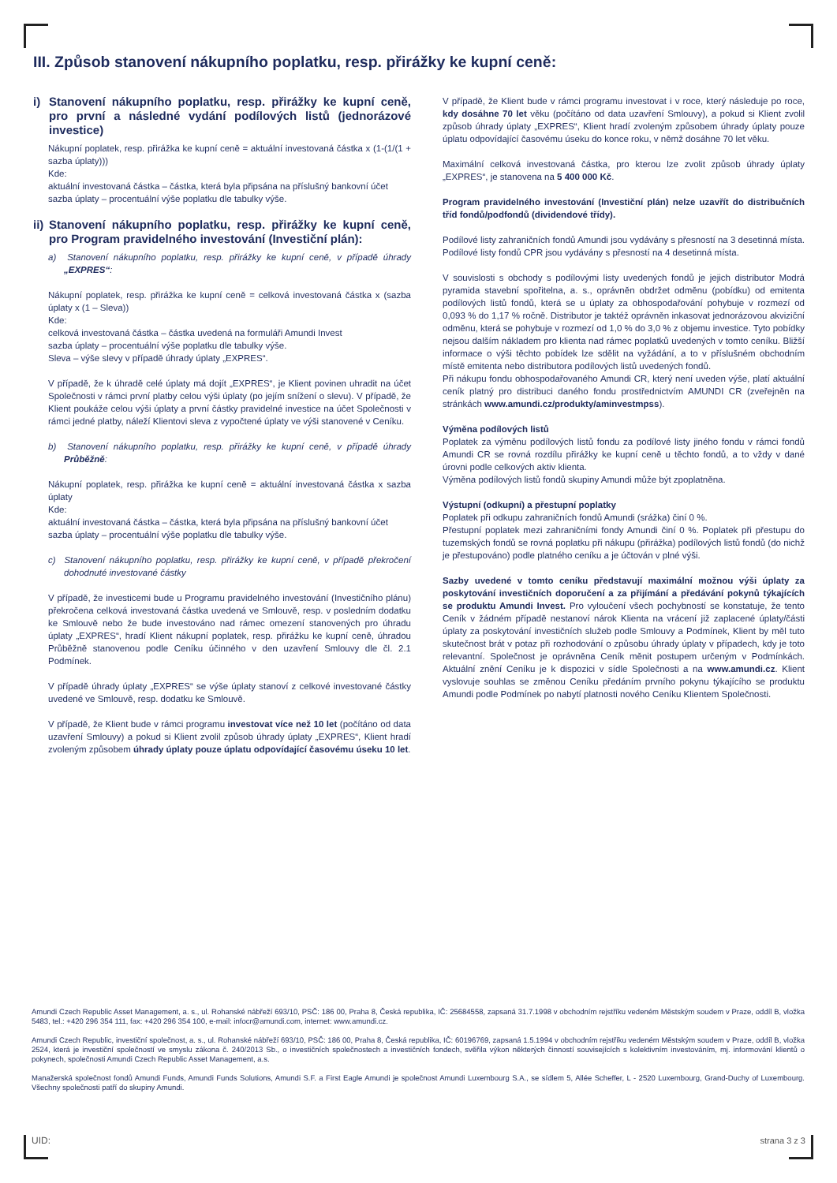III. Způsob stanovení nákupního poplatku, resp. přirážky ke kupní ceně:
i) Stanovení nákupního poplatku, resp. přirážky ke kupní ceně, pro první a následné vydání podílových listů (jednorázové investice)
Nákupní poplatek, resp. přirážka ke kupní ceně = aktuální investovaná částka x (1-(1/(1 + sazba úplaty)))
Kde:
aktuální investovaná částka – částka, která byla připsána na příslušný bankovní účet
sazba úplaty – procentuální výše poplatku dle tabulky výše.
ii) Stanovení nákupního poplatku, resp. přirážky ke kupní ceně, pro Program pravidelného investování (Investiční plán):
a) Stanovení nákupního poplatku, resp. přirážky ke kupní ceně, v případě úhrady „EXPRES“:
Nákupní poplatek, resp. přirážka ke kupní ceně = celková investovaná částka x (sazba úplaty x (1 – Sleva))
Kde:
celková investovaná částka – částka uvedená na formuláři Amundi Invest
sazba úplaty – procentuální výše poplatku dle tabulky výše.
Sleva – výše slevy v případě úhrady úplaty „EXPRES“.
V případě, že k úhradě celé úplaty má dojít „EXPRES“, je Klient povinen uhradit na účet Společnosti v rámci první platby celou výši úplaty (po jejím snížení o slevu). V případě, že Klient poukáže celou výši úplaty a první částky pravidelné investice na účet Společnosti v rámci jedné platby, náleží Klientovi sleva z vypočtené úplaty ve výši stanovené v Ceníku.
b) Stanovení nákupního poplatku, resp. přirážky ke kupní ceně, v případě úhrady Průběžně:
Nákupní poplatek, resp. přirážka ke kupní ceně = aktuální investovaná částka x sazba úplaty
Kde:
aktuální investovaná částka – částka, která byla připsána na příslušný bankovní účet
sazba úplaty – procentuální výše poplatku dle tabulky výše.
c) Stanovení nákupního poplatku, resp. přirážky ke kupní ceně, v případě překročení dohodnuté investované částky
V případě, že investicemi bude u Programu pravidelného investování (Investičního plánu) překročena celková investovaná částka uvedená ve Smlouvě, resp. v posledním dodatku ke Smlouvě nebo že bude investováno nad rámec omezení stanovených pro úhradu úplaty „EXPRES“, hradí Klient nákupní poplatek, resp. přirážku ke kupní ceně, úhradou Průběžně stanovenou podle Ceníku účinného v den uzavření Smlouvy dle čl. 2.1 Podmínek.
V případě úhrady úplaty „EXPRES“ se výše úplaty stanoví z celkové investované částky uvedené ve Smlouvě, resp. dodatku ke Smlouvě.
V případě, že Klient bude v rámci programu investovat více než 10 let (počítáno od data uzavření Smlouvy) a pokud si Klient zvolil způsob úhrady úplaty „EXPRES“, Klient hradí zvoleným způsobem úhrady úplaty pouze úplatu odpovídající časovému úseku 10 let.
V případě, že Klient bude v rámci programu investovat i v roce, který následuje po roce, kdy dosáhne 70 let věku (počítáno od data uzavření Smlouvy), a pokud si Klient zvolil způsob úhrady úplaty „EXPRES“, Klient hradí zvoleným způsobem úhrady úplaty pouze úplatu odpovídající časovému úseku do konce roku, v němž dosáhne 70 let věku.
Maximální celková investovaná částka, pro kterou lze zvolit způsob úhrady úplaty „EXPRES“, je stanovena na 5 400 000 Kč.
Program pravidelného investování (Investiční plán) nelze uzavřít do distribučních tříd fondů/podfondů (dividendové třídy).
Podílové listy zahraničních fondů Amundi jsou vydávány s přesností na 3 desetinná místa. Podílové listy fondů CPR jsou vydávány s přesností na 4 desetinná místa.
V souvislosti s obchody s podílovými listy uvedených fondů je jejich distributor Modrá pyramida stavební spořitelna, a. s., oprávněn obdržet odměnu (pobídku) od emitenta podílových listů fondů, která se u úplaty za obhospodařování pohybuje v rozmezí od 0,093 % do 1,17 % ročně. Distributor je taktéž oprávněn inkasovat jednorázovou akviziční odměnu, která se pohybuje v rozmezí od 1,0 % do 3,0 % z objemu investice. Tyto pobídky nejsou dalším nákladem pro klienta nad rámec poplatků uvedených v tomto ceníku. Bližší informace o výši těchto pobídek lze sdělit na vyžádání, a to v příslušném obchodním místě emitenta nebo distributora podílových listů uvedených fondů.
Při nákupu fondu obhospodařovaného Amundi CR, který není uveden výše, platí aktuální ceník platný pro distribuci daného fondu prostřednictvím AMUNDI CR (zveřejněn na stránkách www.amundi.cz/produkty/aminvestmpss).
Výměna podílových listů
Poplatek za výměnu podílových listů fondu za podílové listy jiného fondu v rámci fondů Amundi CR se rovná rozdílu přirážky ke kupní ceně u těchto fondů, a to vždy v dané úrovni podle celkových aktiv klienta.
Výměna podílových listů fondů skupiny Amundi může být zpoplatněna.
Výstupní (odkupní) a přestupní poplatky
Poplatek při odkupu zahraničních fondů Amundi (srážka) činí 0 %.
Přestupní poplatek mezi zahraničními fondy Amundi činí 0 %. Poplatek při přestupu do tuzemských fondů se rovná poplatku při nákupu (přirážka) podílových listů fondů (do nichž je přestupováno) podle platného ceníku a je účtován v plné výši.
Sazby uvedené v tomto ceníku představují maximální možnou výši úplaty za poskytování investičních doporučení a za přijímání a předávání pokynů týkajících se produktu Amundi Invest. Pro vyloučení všech pochybností se konstatuje, že tento Ceník v žádném případě nestanoví nárok Klienta na vrácení již zaplacené úplaty/části úplaty za poskytování investičních služeb podle Smlouvy a Podmínek, Klient by měl tuto skutečnost brát v potaz při rozhodování o způsobu úhrady úplaty v případech, kdy je toto relevantní. Společnost je oprávněna Ceník měnit postupem určeným v Podmínkách. Aktuální znění Ceníku je k dispozici v sídle Společnosti a na www.amundi.cz. Klient vyslovuje souhlas se změnou Ceníku předáním prvního pokynu týkajícího se produktu Amundi podle Podmínek po nabytí platnosti nového Ceníku Klientem Společnosti.
Amundi Czech Republic Asset Management, a. s., ul. Rohanské nábřeží 693/10, PSČ: 186 00, Praha 8, Česká republika, IČ: 25684558, zapsaná 31.7.1998 v obchodním rejstříku vedeném Městským soudem v Praze, oddíl B, vložka 5483, tel.: +420 296 354 111, fax: +420 296 354 100, e-mail: infocr@amundi.com, internet: www.amundi.cz.
Amundi Czech Republic, investiční společnost, a. s., ul. Rohanské nábřeží 693/10, PSČ: 186 00, Praha 8, Česká republika, IČ: 60196769, zapsaná 1.5.1994 v obchodním rejstříku vedeném Městským soudem v Praze, oddíl B, vložka 2524, která je investiční společností ve smyslu zákona č. 240/2013 Sb., o investičních společnostech a investičních fondech, svěřila výkon některých činností souvisejících s kolektivním investováním, mj. informování klientů o pokynech, společnosti Amundi Czech Republic Asset Management, a.s.
Manažerská společnost fondů Amundi Funds, Amundi Funds Solutions, Amundi S.F. a First Eagle Amundi je společnost Amundi Luxembourg S.A., se sídlem 5, Allée Scheffer, L - 2520 Luxembourg, Grand-Duchy of Luxembourg. Všechny společnosti patří do skupiny Amundi.
UID: strana 3 z 3